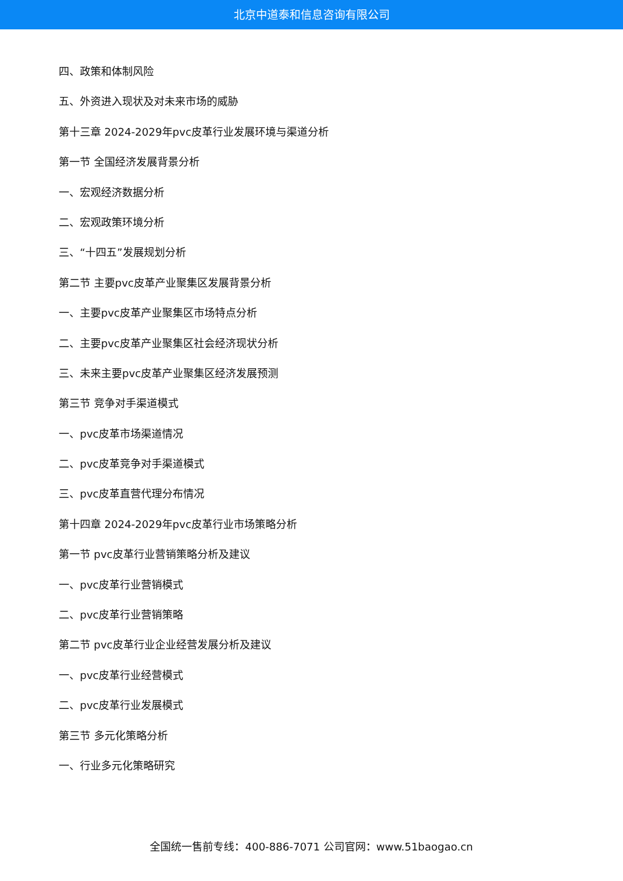北京中道泰和信息咨询有限公司
四、政策和体制风险
五、外资进入现状及对未来市场的威胁
第十三章 2024-2029年pvc皮革行业发展环境与渠道分析
第一节 全国经济发展背景分析
一、宏观经济数据分析
二、宏观政策环境分析
三、“十四五”发展规划分析
第二节 主要pvc皮革产业聚集区发展背景分析
一、主要pvc皮革产业聚集区市场特点分析
二、主要pvc皮革产业聚集区社会经济现状分析
三、未来主要pvc皮革产业聚集区经济发展预测
第三节 竞争对手渠道模式
一、pvc皮革市场渠道情况
二、pvc皮革竞争对手渠道模式
三、pvc皮革直营代理分布情况
第十四章 2024-2029年pvc皮革行业市场策略分析
第一节 pvc皮革行业营销策略分析及建议
一、pvc皮革行业营销模式
二、pvc皮革行业营销策略
第二节 pvc皮革行业企业经营发展分析及建议
一、pvc皮革行业经营模式
二、pvc皮革行业发展模式
第三节 多元化策略分析
一、行业多元化策略研究
全国统一售前专线：400-886-7071 公司官网：www.51baogao.cn